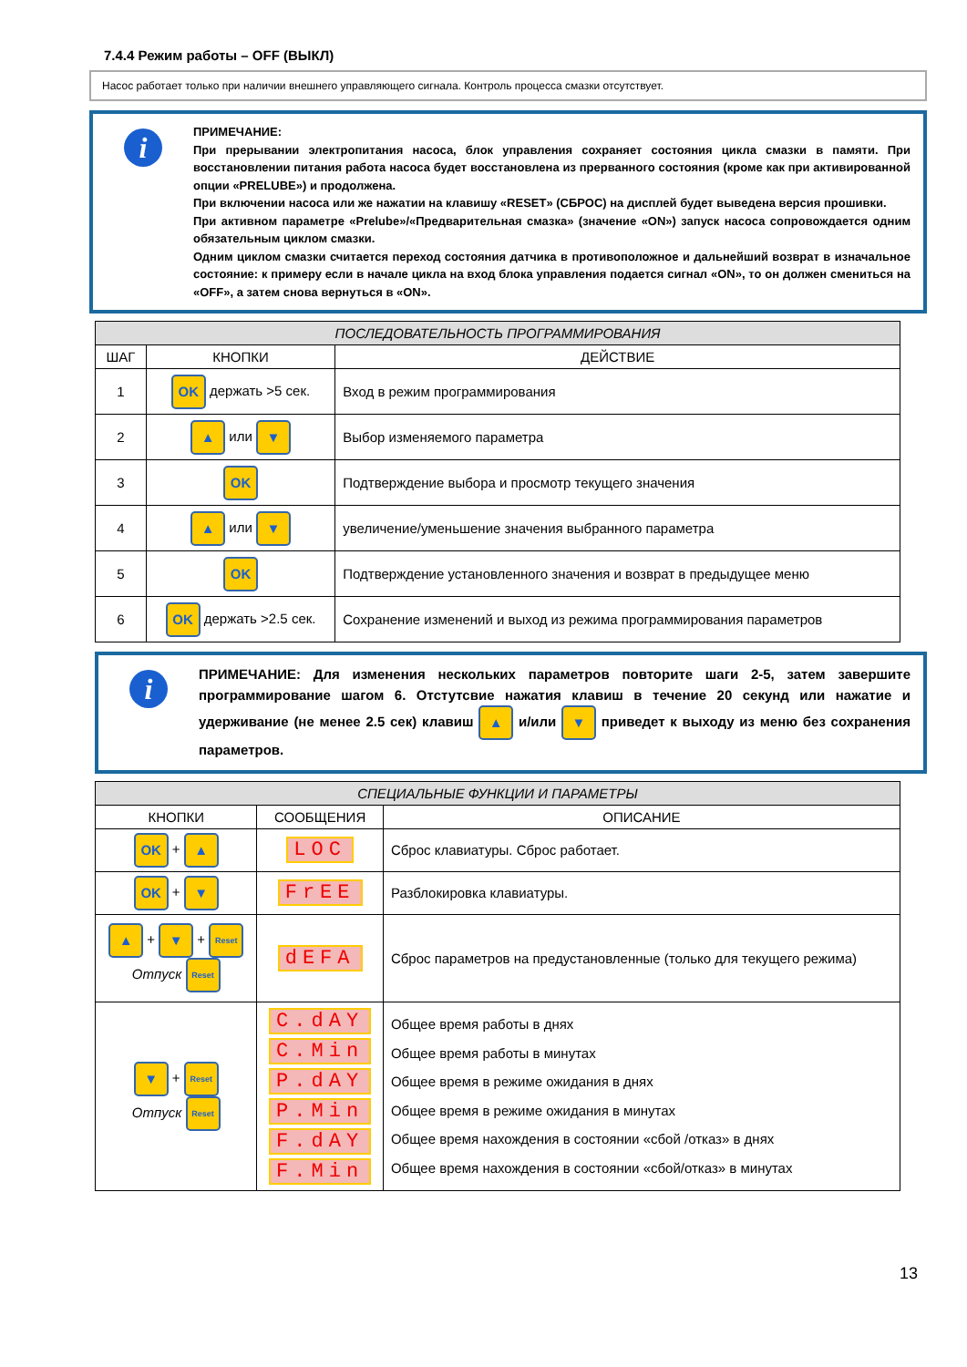7.4.4 Режим работы – OFF (ВЫКЛ)
Насос работает только при наличии внешнего управляющего сигнала. Контроль процесса смазки отсутствует.
i
ПРИМЕЧАНИЕ:
При прерывании электропитания насоса, блок управления сохраняет состояния цикла смазки в памяти. При восстановлении питания работа насоса будет восстановлена из прерванного состояния (кроме как при активированной опции «PRELUBE») и продолжена.
При включении насоса или же нажатии на клавишу «RESET» (СБРОС) на дисплей будет выведена версия прошивки.
При активном параметре «Prelube»/«Предварительная смазка» (значение «ON») запуск насоса сопровождается одним обязательным циклом смазки.
Одним циклом смазки считается переход состояния датчика в противоположное и дальнейший возврат в изначальное состояние: к примеру если в начале цикла на вход блока управления подается сигнал «ON», то он должен смениться на «OFF», а затем снова вернуться в «ON».
| ПОСЛЕДОВАТЕЛЬНОСТЬ ПРОГРАММИРОВАНИЯ | | |
| --- | --- | --- |
| ШАГ | КНОПКИ | ДЕЙСТВИЕ |
| 1 | OK держать >5 сек. | Вход в режим программирования |
| 2 | ▲ или ▼ | Выбор изменяемого параметра |
| 3 | OK | Подтверждение выбора и просмотр текущего значения |
| 4 | ▲ или ▼ | увеличение/уменьшение значения выбранного параметра |
| 5 | OK | Подтверждение установленного значения и возврат в предыдущее меню |
| 6 | OK держать >2.5 сек. | Сохранение изменений и выход из режима программирования параметров |
i
ПРИМЕЧАНИЕ: Для изменения нескольких параметров повторите шаги 2-5, затем завершите программирование шагом 6. Отстутсвие нажатия клавиш в течение 20 секунд или нажатие и удерживание (не менее 2.5 сек) клавиш ▲ и/или ▼ приведет к выходу из меню без сохранения параметров.
| СПЕЦИАЛЬНЫЕ ФУНКЦИИ И ПАРАМЕТРЫ | | |
| --- | --- | --- |
| КНОПКИ | СООБЩЕНИЯ | ОПИСАНИЕ |
| OK + ▲ | LOC | Сброс клавиатуры. Сброс работает. |
| OK + ▼ | FrEE | Разблокировка клавиатуры. |
| ▲ + ▼ + Reset Отпуск Reset | dEFA | Сброс параметров на предустановленные (только для текущего режима) |
| ▼ + Reset Отпуск Reset | C.dAY C.Min P.dAY P.Min F.dAY F.Min | Общее время работы в днях Общее время работы в минутах Общее время в режиме ожидания в днях Общее время в режиме ожидания в минутах Общее время нахождения в состоянии «сбой /отказ» в днях Общее время нахождения в состоянии «сбой/отказ» в минутах |
13